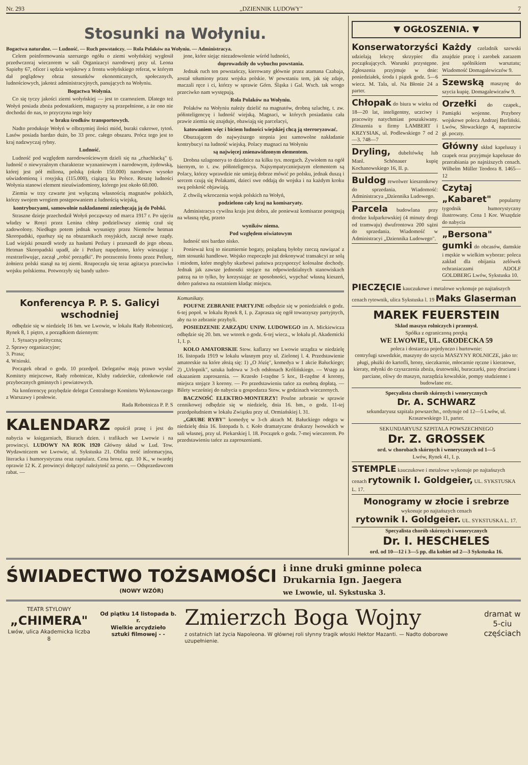Nr. 293 „DZIENNIK LUDOWY" 7
Stosunki na Wołyniu.
Bogactwa naturalne. — Ludność. — Ruch powstańczy. — Rola Polaków na Wołyniu. — Administracya.
Celem poinformowania szerszego ogółu o ziemi wołyńskiej wygłosił przedwczoraj wieczorem w sali Organizacyi narodowej przy ul. Leona Sapiehy 67, oficer i sędzia wojskowy z frontu wołyńskiego referat, w którym dał poglądowy obraz stosunków ekonomicznych, społecznych, ludnościowych, jakoteż administracyjnych, panujących na Wołyniu.
Bogactwa Wołynia.
Co się tyczy jakości ziemi wołyńskiej — jest to czarnoziem. Dlatego też Wołyń posiada zboża podostatkiem, magazyny są przepełnione, a że ono nie dochodzi do nas, to przyczyna tego leży
w braku środków transportowych.
Nadto produkuje Wołyń w olbrzymiej ilości miód, buraki cukrowe, tytoń. Lasów posiada bardzo dużo, bo 33 proc. całego obszaru. Prócz tego jest to kraj nadzwyczaj rybny.
Ludność.
Ludność pod względem narodowościowym dzieli się na „chachłacką" tj. ludność o niewyraźnym charakterze wyznaniowym i narodowym, żydowską, której jest pół miliona, polską (około 150.000) narodowo wysoko uświadomioną i rosyjską (115.000), ciążącą ku Polsce. Resztę ludności Wołynia stanowi element nieuświadomiony, którego jest około 60.000.
Ziemia w trzy czwarte jest wyłączną własnością magnatów polskich, którzy swojem wrogiem postępowaniem z ludnością wiejską,
kontrybucyami, samowolnie nakładanemi zniechęcają ją do Polski.
Straszne dzieje przechodził Wołyń począwszy od marca 1917 r. Po ujęciu władzy w Rosyi przez Lenina chłop podzieliwszy ziemię czuł się zadowolony. Niedługo potem jednak wysunięty przez Niemców hetman Skoropadski, oparłszy się na obszarnikach rosyjskich, zaczął nowe rządy. Lud wiejski poszedł wtedy za hasłami Petlury i przeszedł do jego obozu. Hetman Skoropadski upadł, ale i Petlurę napędzono, który wieszając i rozstrzeliwując, zaczął „robić porządki". Po porzuceniu frontu przez Petlurę, żołnierz polski stanął na tej ziemi. Rozpoczęła się teraz agitacya przeciwko wojsku polskiemu. Potworzyły się bandy uzbro-
jone, które siejąc niezadowolenie wśród ludności,
doprowadziły do wybuchu powstania.
Jednak ruch ten powstańczy, kierowany głównie przez atamana Czabaja, został stłumiony przez wojska polskie. W powstaniu tem, jak się zdaje, maczali ręce i ci, którzy w sprawie Górn. Śląska i Gal. Wsch. tak wrogo przeciwko nam występują.
Rola Polaków na Wołyniu.
Polaków na Wołyniu należy dzielić na magnatów, drobną szlachtę, t. zw. półinteligencyę i ludność wiejską. Magnaci, w których posiadaniu cała prawie ziemia się znajduje, obawiają się parcelacyi,
katowaniem więc i biciem ludności wiejskiej chcą ją sterroryzować.
Oburzającem do najwyższego stopnia jest samowolne nakładanie kontrybucyi na ludność wiejską. Polacy magnaci na Wołyniu
są najwięcej znienawidzonym elementem.
Drobna szlagonerya to dziedzice na kilku tys. morgach. Żywiołem na ogół biernym, to t. zw. półinteligencya. Najsympatyczniejszym elementem są Polacy, którzy wprawdzie nie umieją dobrze mówić po polsku, jednak duszą i sercem czują się Polakami, dzieci swe oddają do wojska i na każdym kroku swą polskość objawiają.
Z chwilą wkroczenia wojsk polskich na Wołyń,
podzielono cały kraj na komisaryaty.
Administracya cywilna kraju jest dobra, ale ponieważ komisarze postępują na własną rękę, przeto
wyników niema.
Pod względem oświatowym
ludność stoi bardzo nisko.
Ponieważ kraj to niezmiernie bogaty, pożądaną byłoby rzeczą nawiązać z nim stosunki handlowe. Wojsko rozpoczęło już dokonywać transakcyi ze solą i miodem, które mogłyby skarbowi państwa przysporzyć kolosalne dochody. Jednak jak zawsze jednostki stojące na odpowiedzialnych stanowiskach patrzą na to tylko, by korzystając ze sposobności, wypchać własną kieszeń, dobro państwa na ostatniem kładąc miejscu.
Konferencya P. P. S. Galicyi wschodniej
odbędzie się w niedzielę 16 bm. we Lwowie, w lokalu Rady Robotniczej, Rynek 8, 1 piętro, z porządkiem dziennym:
1. Sytuacya polityczna;
2. Sprawy organizacyjne;
3. Prasa;
4. Wnioski.
Początek obrad o godz. 10 przedpoł. Delegatów mają prawo wysłać Komitety miejscowe, Rady robotnicze, Kluby radzieckie, członkowie rad przybocznych gminnych i powiatowych.
Na konferencyę przybędzie delegat Centralnego Komitetu Wykonawczego z Warszawy i posłowie.
Rada Robotnicza P. P. S
KALENDARZ opuścił prasę i jest do nabycia w księgarniach, Biurach dzien. i trafikach we Lwowie i na prowincyi. LUDOWY NA ROK 1920 Główny skład w Lud. Tow. Wydawniczem we Lwowie, ul. Sykstuska 21. Obfita treść informacyjna, literacka i humorystyczna oraz raptularz. Cena brosz. egz. 10 K., w twardej oprawie 12 K. Z prowincyi dołączyć należytość za porto. — Odsprzedawcom rabat. —
Komunikaty.
POUFNE ZEBRANIE PARTYJNE odbędzie się w poniedziałek o godz. 6-tej popoł. w lokalu Rynek 8, I. p. Zaprasza się ogół towarzyszy partyjnych, aby na to zebranie przybyli.
POSIEDZENIE ZARZĄDU UNIW. LUDOWEGO im A. Mickiewicza odbędzie się 20. bm. we wtorek o godz. 6-tej wiecz., w lokalu pl. Akademicki 1, I. p.
KOŁO AMATORSKIE Stow. kaflarzy we Lwowie urządza w niedzielę 16. listopada 1919 w lokalu własnym przy ul. Zielonej l. 4. Przedstawienie amatorskie na które złożą się: 1) „O Józię", komedya w 1 akcie Bałuckiego; 2) „Urlopnik", sztuka ludowa w 3-ch odsłonach Królińskiego. — Wstęp za okazaniem zaproszenia. — Krzesło I-rzędne 5 kor., II-rzędne 4 korony, miejsca stojące 3 korony. — Po przedstawieniu tańce za osobną dopłatą. — Bilety wcześniej do nabycia u gospodarza Stow. w godzinach wieczornych.
BACZNOŚĆ ELEKTRO-MONTERZY! Poufne zebranie w sprawie cennikowej odbędzie się w niedzielę, dnia 16. bm., o godz. 11-tej przedpołudniem w lokalu Związku przy ul. Ormiańskiej l. 31.
„GRUBE RYBY" komedyę w 3-ch aktach M. Bałuckiego odegra w niedzielę dnia 16. listopada b. r. Koło dramatyczne drukarzy lwowskich w sali własnej, przy ul. Piekarskiej l. 18. Początek o godz. 7-mej wieczorem. Po przedstawieniu tańce za zaproszeniami.
▼ OGŁOSZENIA. ▼
Konserwatorzyści udzielają lekcyę skrzypiec dla początkujących. Warunki przystępne. Zgłoszenia przyjmuje w dnie: poniedziałek, środa i piątek godz. 5—6 wiecz. M. Tala, ul. Na Błonie 24 a parter.
Chłopak do biura w wieku od 18—20 lat, inteligentny, uczciwy i pracowity natychmiast poszukiwany. Złoszenia u firmy LAMBERT i KRZYSIAK, ul. Podlewskiego 7 od 2—3. 748—7
Dryling, dubeltówkę lub Manl. Schönauer kupię Kochanowskiego 16, II. p.
Buldog rewolwer kieszonkowy do sprzedania. Wiadomość: Administracya „Dziennika Ludowego.
Parcela budowlana przy drodze kulparkowskiej (4 minuty drogi od tramwaju) dwufrontowa 200 sążni do sprzedania. Wiadomość w Administracyi „Dziennika Ludowego".
Każdy czeladnik szewski znajdzie pracę i zarobek zarazem jest spólnikiem warsztatu; Wiadomość Domagalewiczów 9.
Szewską maszynę do szycia kupię. Domagalewiczów 9.
Orzełki do czapek., Pamiątki wojenne. Przybory wojskowe poleca Andrzej Berliński. Lwów, Słowackiego 4, naprzeciw gł. poczty.
Główny skład kapeluszy i czapek oraz przyjmuje kapelusze do przerabiania po najniższych cenach. Wilhelm Müller Teodora 8. 1465—12
Czytaj „Kabaret" popularny tygodnik humorystyczny ilustrowany. Cena 1 Kor. Wszędzie do nabycia
„Bersona" gumki do obcasów, damskie i męskie w wielkim wyborze: poleca zakład dla obijania zelówek ochraniaczami ADOLF GOLDBERG Lwów, Sykstuska 10.
PIECZĘCIE kauczukowe i metalowe wykonuje po najtańszych cenach rytownik, ulica Sykstuska l. 19 Maks Glaserman
MAREK FEUERSTEIN
Skład maszyn rolniczych i przemysł.
Spółka z ograniczoną poręką
WE LWOWIE, UL. GRODECKA 59
poleca i dostarcza pojedynczo i hurtownie:
centryfugi szwedzkie, maszyny do szycia MASZYNY ROLNICZE, jako to: pługi, płużki do kartofli, brony, sieczkarnie, młocarnie ręczne i kieratowe, kieraty, młynki do czyszczenia zboża, śrutowniki, buraczarki, pasy druciane i parciane, oliwy do maszyn, narzędzia kowalskie, pompy studzienne i budowlane etc.
Specyalista chorób skórnych i wenerycznych
Dr. A. SCHWARZ
sekundaryusz szpitala powszechn., ordynuje od 12—5 Lwów, ul. Kraszewskiego 11, parter.
SEKUNDARYUSZ SZPITALA POWSZECHNEGO
Dr. Z. GROSSEK
ord. w chorobach skórnych i wenerycznych od 1—5
Lwów, Rynek 41, I. p.
STEMPLE kauczukowe i metalowe wykonuje po najtańszych cenach rytownik I. Goldgeier, UL. SYKSTUSKA L. 17.
Monogramy w złocie i srebrze
wykonuje po najtańszych cenach
rytownik I. Goldgeier. UL. SYKSTUSKA L. 17.
Specyalista chorób skórnych i wenerycznych
Dr. I. HESCHELES
ord. od 10—12 i 3—5 pp. dla kobiet od 2—3 Sykstuska 16.
ŚWIADECTWO TOŻSAMOŚCI
(NOWY WZÓR)
i inne druki gminne poleca
Drukarnia Ign. Jaegera
we Lwowie, ul. Sykstuska 3.
TEATR STYLOWY
„CHIMERA"
Lwów, ulica Akademicka liczba 8
Od piątku 14 listopada b. r.
Wielkie arcydzieło
sztuki filmowej - -
Zmierzch Boga Wojny
z ostatnich lat życia Napoleona. W głównej roli słynny tragik włoski Hektor Mazanti. — Nadto doborowe uzupełnienie.
dramat w
5-ciu
częściach